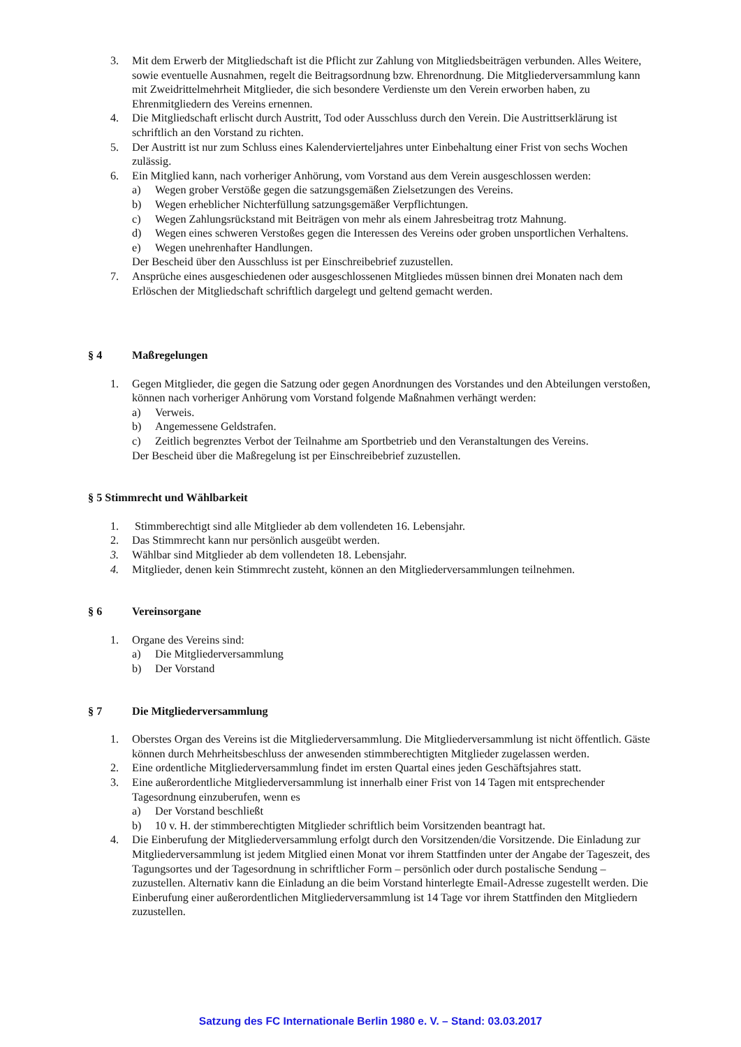3. Mit dem Erwerb der Mitgliedschaft ist die Pflicht zur Zahlung von Mitgliedsbeiträgen verbunden. Alles Weitere, sowie eventuelle Ausnahmen, regelt die Beitragsordnung bzw. Ehrenordnung. Die Mitgliederversammlung kann mit Zweidrittelmehrheit Mitglieder, die sich besondere Verdienste um den Verein erworben haben, zu Ehrenmitgliedern des Vereins ernennen.
4. Die Mitgliedschaft erlischt durch Austritt, Tod oder Ausschluss durch den Verein. Die Austrittserklärung ist schriftlich an den Vorstand zu richten.
5. Der Austritt ist nur zum Schluss eines Kalendervierteljahres unter Einbehaltung einer Frist von sechs Wochen zulässig.
6. Ein Mitglied kann, nach vorheriger Anhörung, vom Vorstand aus dem Verein ausgeschlossen werden:
a) Wegen grober Verstöße gegen die satzungsgemäßen Zielsetzungen des Vereins.
b) Wegen erheblicher Nichterfüllung satzungsgemäßer Verpflichtungen.
c) Wegen Zahlungsrückstand mit Beiträgen von mehr als einem Jahresbeitrag trotz Mahnung.
d) Wegen eines schweren Verstoßes gegen die Interessen des Vereins oder groben unsportlichen Verhaltens.
e) Wegen unehrenhafter Handlungen.
Der Bescheid über den Ausschluss ist per Einschreibebrief zuzustellen.
7. Ansprüche eines ausgeschiedenen oder ausgeschlossenen Mitgliedes müssen binnen drei Monaten nach dem Erlöschen der Mitgliedschaft schriftlich dargelegt und geltend gemacht werden.
§ 4 Maßregelungen
1. Gegen Mitglieder, die gegen die Satzung oder gegen Anordnungen des Vorstandes und den Abteilungen verstoßen, können nach vorheriger Anhörung vom Vorstand folgende Maßnahmen verhängt werden:
a) Verweis.
b) Angemessene Geldstrafen.
c) Zeitlich begrenztes Verbot der Teilnahme am Sportbetrieb und den Veranstaltungen des Vereins.
Der Bescheid über die Maßregelung ist per Einschreibebrief zuzustellen.
§ 5 Stimmrecht und Wählbarkeit
1. Stimmberechtigt sind alle Mitglieder ab dem vollendeten 16. Lebensjahr.
2. Das Stimmrecht kann nur persönlich ausgeübt werden.
3. Wählbar sind Mitglieder ab dem vollendeten 18. Lebensjahr.
4. Mitglieder, denen kein Stimmrecht zusteht, können an den Mitgliederversammlungen teilnehmen.
§ 6 Vereinsorgane
1. Organe des Vereins sind:
a) Die Mitgliederversammlung
b) Der Vorstand
§ 7 Die Mitgliederversammlung
1. Oberstes Organ des Vereins ist die Mitgliederversammlung. Die Mitgliederversammlung ist nicht öffentlich. Gäste können durch Mehrheitsbeschluss der anwesenden stimmberechtigten Mitglieder zugelassen werden.
2. Eine ordentliche Mitgliederversammlung findet im ersten Quartal eines jeden Geschäftsjahres statt.
3. Eine außerordentliche Mitgliederversammlung ist innerhalb einer Frist von 14 Tagen mit entsprechender Tagesordnung einzuberufen, wenn es
a) Der Vorstand beschließt
b) 10 v. H. der stimmberechtigten Mitglieder schriftlich beim Vorsitzenden beantragt hat.
4. Die Einberufung der Mitgliederversammlung erfolgt durch den Vorsitzenden/die Vorsitzende. Die Einladung zur Mitgliederversammlung ist jedem Mitglied einen Monat vor ihrem Stattfinden unter der Angabe der Tageszeit, des Tagungsortes und der Tagesordnung in schriftlicher Form – persönlich oder durch postalische Sendung – zuzustellen. Alternativ kann die Einladung an die beim Vorstand hinterlegte Email-Adresse zugestellt werden. Die Einberufung einer außerordentlichen Mitgliederversammlung ist 14 Tage vor ihrem Stattfinden den Mitgliedern zuzustellen.
Satzung des FC Internationale Berlin 1980 e. V. – Stand: 03.03.2017